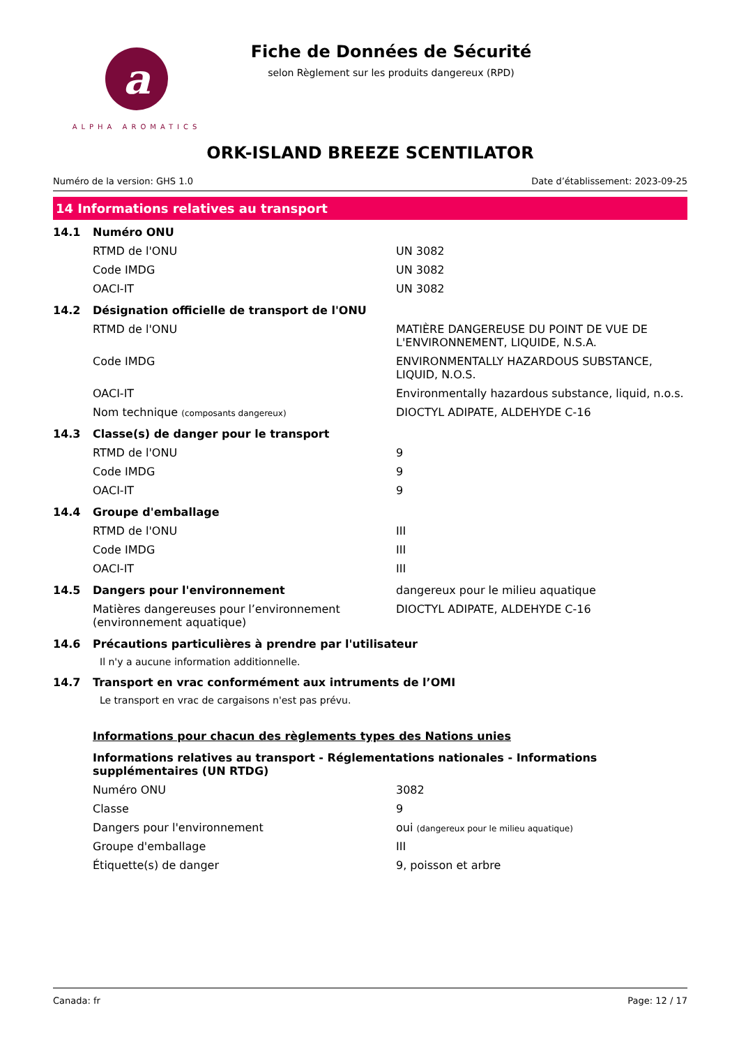a
ALPHA AROMATICS
Fiche de Données de Sécurité
selon Règlement sur les produits dangereux (RPD)
ORK-ISLAND BREEZE SCENTILATOR
Numéro de la version: GHS 1.0 Date d’établissement: 2023-09-25
14 Informations relatives au transport
| 14.1 | Numéro ONU | |
| | RTMD de l'ONU | UN 3082 |
| | Code IMDG | UN 3082 |
| | OACI-IT | UN 3082 |
| 14.2 | Désignation officielle de transport de l'ONU | |
| | RTMD de l'ONU | MATIÈRE DANGEREUSE DU POINT DE VUE DE L'ENVIRONNEMENT, LIQUIDE, N.S.A. |
| | Code IMDG | ENVIRONMENTALLY HAZARDOUS SUBSTANCE, LIQUID, N.O.S. |
| | OACI-IT | Environmentally hazardous substance, liquid, n.o.s. |
| | Nom technique (composants dangereux) | DIOCTYL ADIPATE, ALDEHYDE C-16 |
| 14.3 | Classe(s) de danger pour le transport | |
| | RTMD de l'ONU | 9 |
| | Code IMDG | 9 |
| | OACI-IT | 9 |
| 14.4 | Groupe d'emballage | |
| | RTMD de l'ONU | III |
| | Code IMDG | III |
| | OACI-IT | III |
| 14.5 | Dangers pour l'environnement | dangereux pour le milieu aquatique |
| | Matières dangereuses pour l’environnement (environnement aquatique) | DIOCTYL ADIPATE, ALDEHYDE C-16 |
| 14.6 | Précautions particulières à prendre par l'utilisateur | |
| | Il n'y a aucune information additionnelle. | |
| 14.7 | Transport en vrac conformément aux intruments de l’OMI | |
| | Le transport en vrac de cargaisons n'est pas prévu. | |
| | Informations pour chacun des règlements types des Nations unies | |
| | Informations relatives au transport - Réglementations nationales - Informations supplémentaires (UN RTDG) | |
| | Numéro ONU | 3082 |
| | Classe | 9 |
| | Dangers pour l'environnement | oui (dangereux pour le milieu aquatique) |
| | Groupe d'emballage | III |
| | Étiquette(s) de danger | 9, poisson et arbre |
Canada: fr Page: 12 / 17